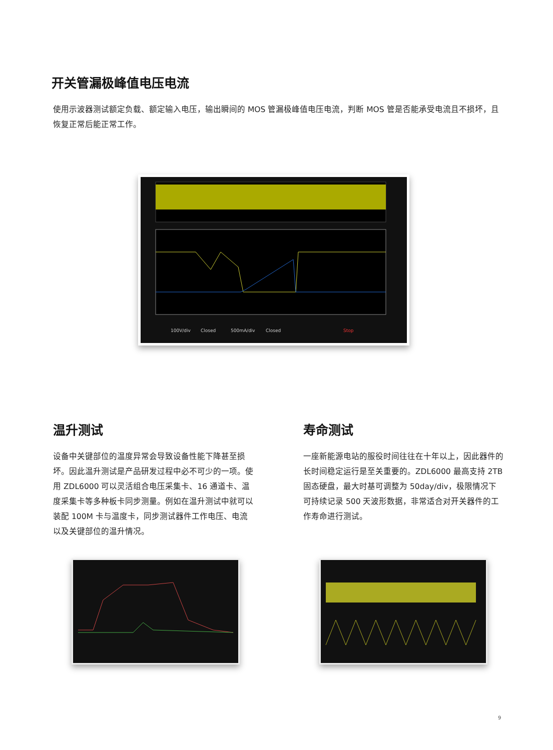开关管漏极峰值电压电流
使用示波器测试额定负载、额定输入电压，输出瞬间的 MOS 管漏极峰值电压电流，判断 MOS 管是否能承受电流且不损坏，且恢复正常后能正常工作。
100V/div
Closed
500mA/div
Closed
Stop
温升测试
设备中关键部位的温度异常会导致设备性能下降甚至损坏。因此温升测试是产品研发过程中必不可少的一项。使用 ZDL6000 可以灵活组合电压采集卡、16 通道卡、温度采集卡等多种板卡同步测量。例如在温升测试中就可以装配 100M 卡与温度卡，同步测试器件工作电压、电流以及关键部位的温升情况。
寿命测试
一座新能源电站的服役时间往往在十年以上，因此器件的长时间稳定运行是至关重要的。ZDL6000 最高支持 2TB 固态硬盘，最大时基可调整为 50day/div，极限情况下可持续记录 500 天波形数据，非常适合对开关器件的工作寿命进行测试。
9